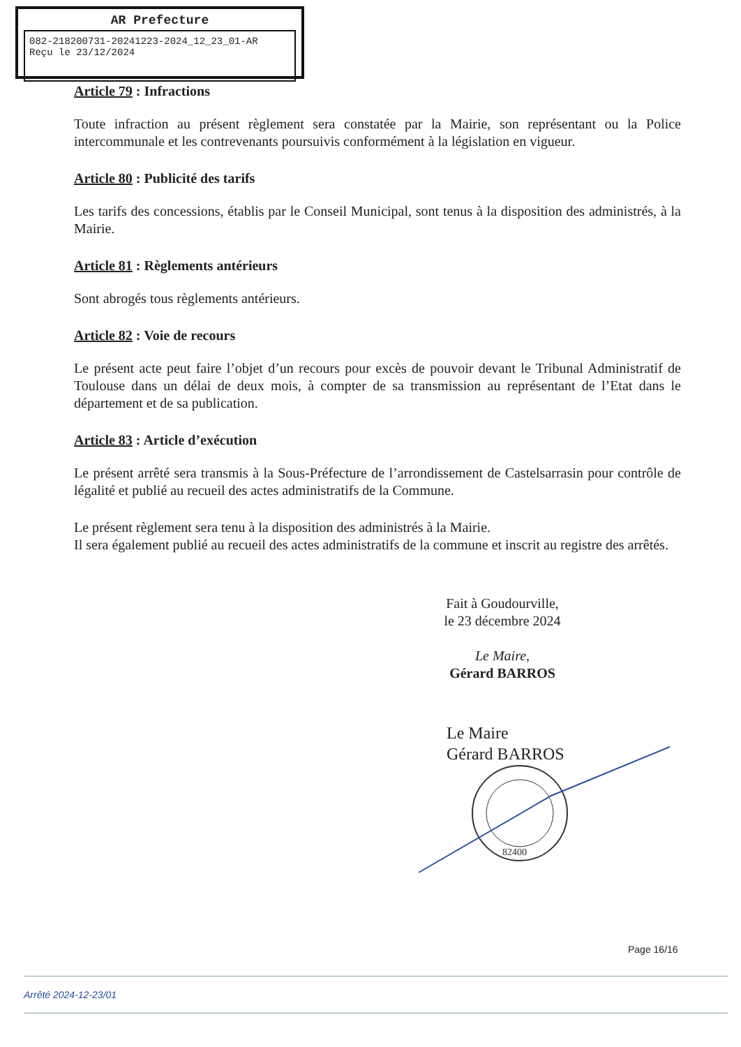AR Prefecture
082-218200731-20241223-2024_12_23_01-AR
Reçu le 23/12/2024
Article 79 : Infractions
Toute infraction au présent règlement sera constatée par la Mairie, son représentant ou la Police intercommunale et les contrevenants poursuivis conformément à la législation en vigueur.
Article 80 : Publicité des tarifs
Les tarifs des concessions, établis par le Conseil Municipal, sont tenus à la disposition des administrés, à la Mairie.
Article 81 : Règlements antérieurs
Sont abrogés tous règlements antérieurs.
Article 82 : Voie de recours
Le présent acte peut faire l’objet d’un recours pour excès de pouvoir devant le Tribunal Administratif de Toulouse dans un délai de deux mois, à compter de sa transmission au représentant de l’Etat dans le département et de sa publication.
Article 83 : Article d’exécution
Le présent arrêté sera transmis à la Sous-Préfecture de l’arrondissement de Castelsarrasin pour contrôle de légalité et publié au recueil des actes administratifs de la Commune.
Le présent règlement sera tenu à la disposition des administrés à la Mairie.
Il sera également publié au recueil des actes administratifs de la commune et inscrit au registre des arrêtés.
Fait à Goudourville,
le 23 décembre 2024
Le Maire,
Gérard BARROS
Le Maire
Gérard BARROS
82400
Page 16/16
Arrêté 2024-12-23/01